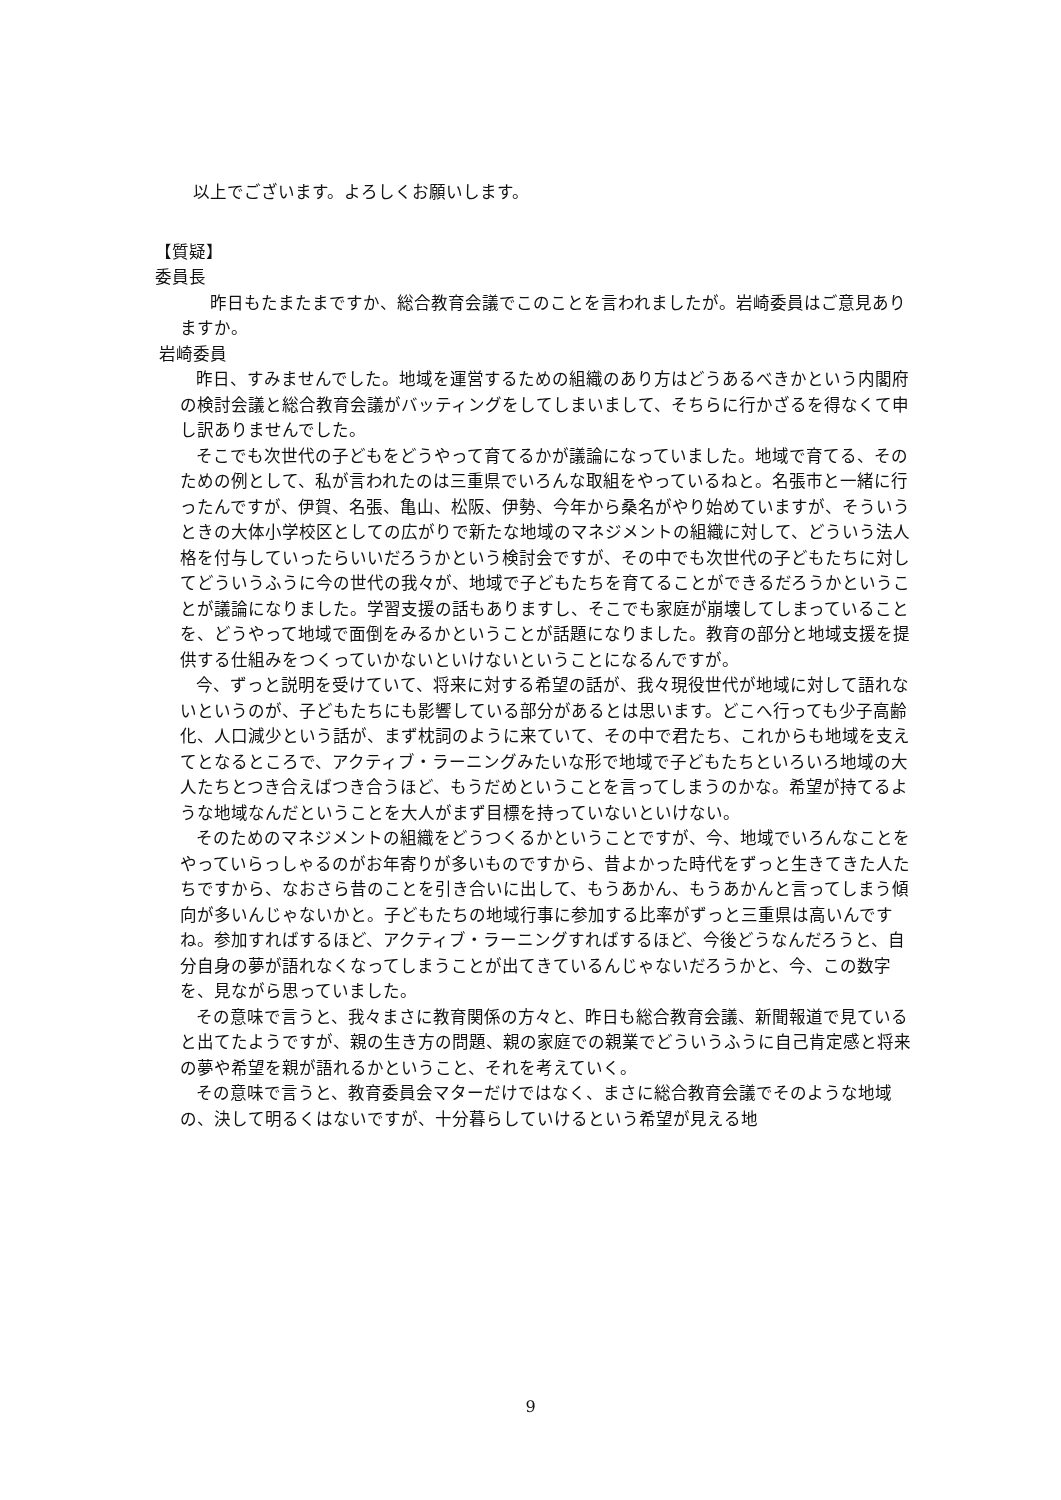以上でございます。よろしくお願いします。
【質疑】
委員長
昨日もたまたまですか、総合教育会議でこのことを言われましたが。岩崎委員はご意見ありますか。
岩崎委員
昨日、すみませんでした。地域を運営するための組織のあり方はどうあるべきかという内閣府の検討会議と総合教育会議がバッティングをしてしまいまして、そちらに行かざるを得なくて申し訳ありませんでした。
そこでも次世代の子どもをどうやって育てるかが議論になっていました。地域で育てる、そのための例として、私が言われたのは三重県でいろんな取組をやっているねと。名張市と一緒に行ったんですが、伊賀、名張、亀山、松阪、伊勢、今年から桑名がやり始めていますが、そういうときの大体小学校区としての広がりで新たな地域のマネジメントの組織に対して、どういう法人格を付与していったらいいだろうかという検討会ですが、その中でも次世代の子どもたちに対してどういうふうに今の世代の我々が、地域で子どもたちを育てることができるだろうかということが議論になりました。学習支援の話もありますし、そこでも家庭が崩壊してしまっていることを、どうやって地域で面倒をみるかということが話題になりました。教育の部分と地域支援を提供する仕組みをつくっていかないといけないということになるんですが。
今、ずっと説明を受けていて、将来に対する希望の話が、我々現役世代が地域に対して語れないというのが、子どもたちにも影響している部分があるとは思います。どこへ行っても少子高齢化、人口減少という話が、まず枕詞のように来ていて、その中で君たち、これからも地域を支えてとなるところで、アクティブ・ラーニングみたいな形で地域で子どもたちといろいろ地域の大人たちとつき合えばつき合うほど、もうだめということを言ってしまうのかな。希望が持てるような地域なんだということを大人がまず目標を持っていないといけない。
そのためのマネジメントの組織をどうつくるかということですが、今、地域でいろんなことをやっていらっしゃるのがお年寄りが多いものですから、昔よかった時代をずっと生きてきた人たちですから、なおさら昔のことを引き合いに出して、もうあかん、もうあかんと言ってしまう傾向が多いんじゃないかと。子どもたちの地域行事に参加する比率がずっと三重県は高いんですね。参加すればするほど、アクティブ・ラーニングすればするほど、今後どうなんだろうと、自分自身の夢が語れなくなってしまうことが出てきているんじゃないだろうかと、今、この数字を、見ながら思っていました。
その意味で言うと、我々まさに教育関係の方々と、昨日も総合教育会議、新聞報道で見ていると出てたようですが、親の生き方の問題、親の家庭での親業でどういうふうに自己肯定感と将来の夢や希望を親が語れるかということ、それを考えていく。
その意味で言うと、教育委員会マターだけではなく、まさに総合教育会議でそのような地域の、決して明るくはないですが、十分暮らしていけるという希望が見える地
9